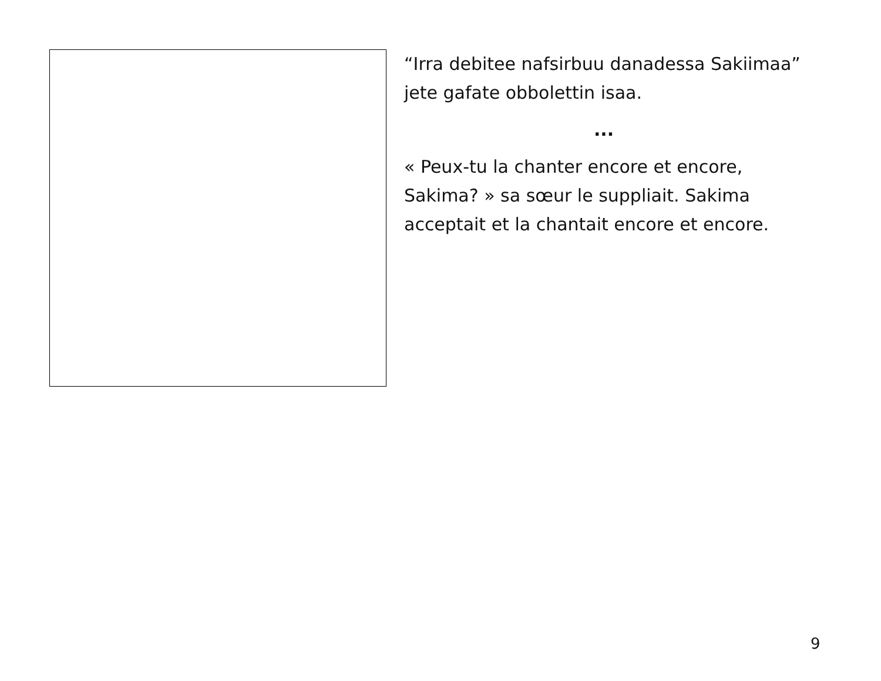“Irra debitee nafsirbuu danadessa Sakiimaa” jete gafate obbolettin isaa.
...
« Peux-tu la chanter encore et encore, Sakima? » sa sœur le suppliait. Sakima acceptait et la chantait encore et encore.
9